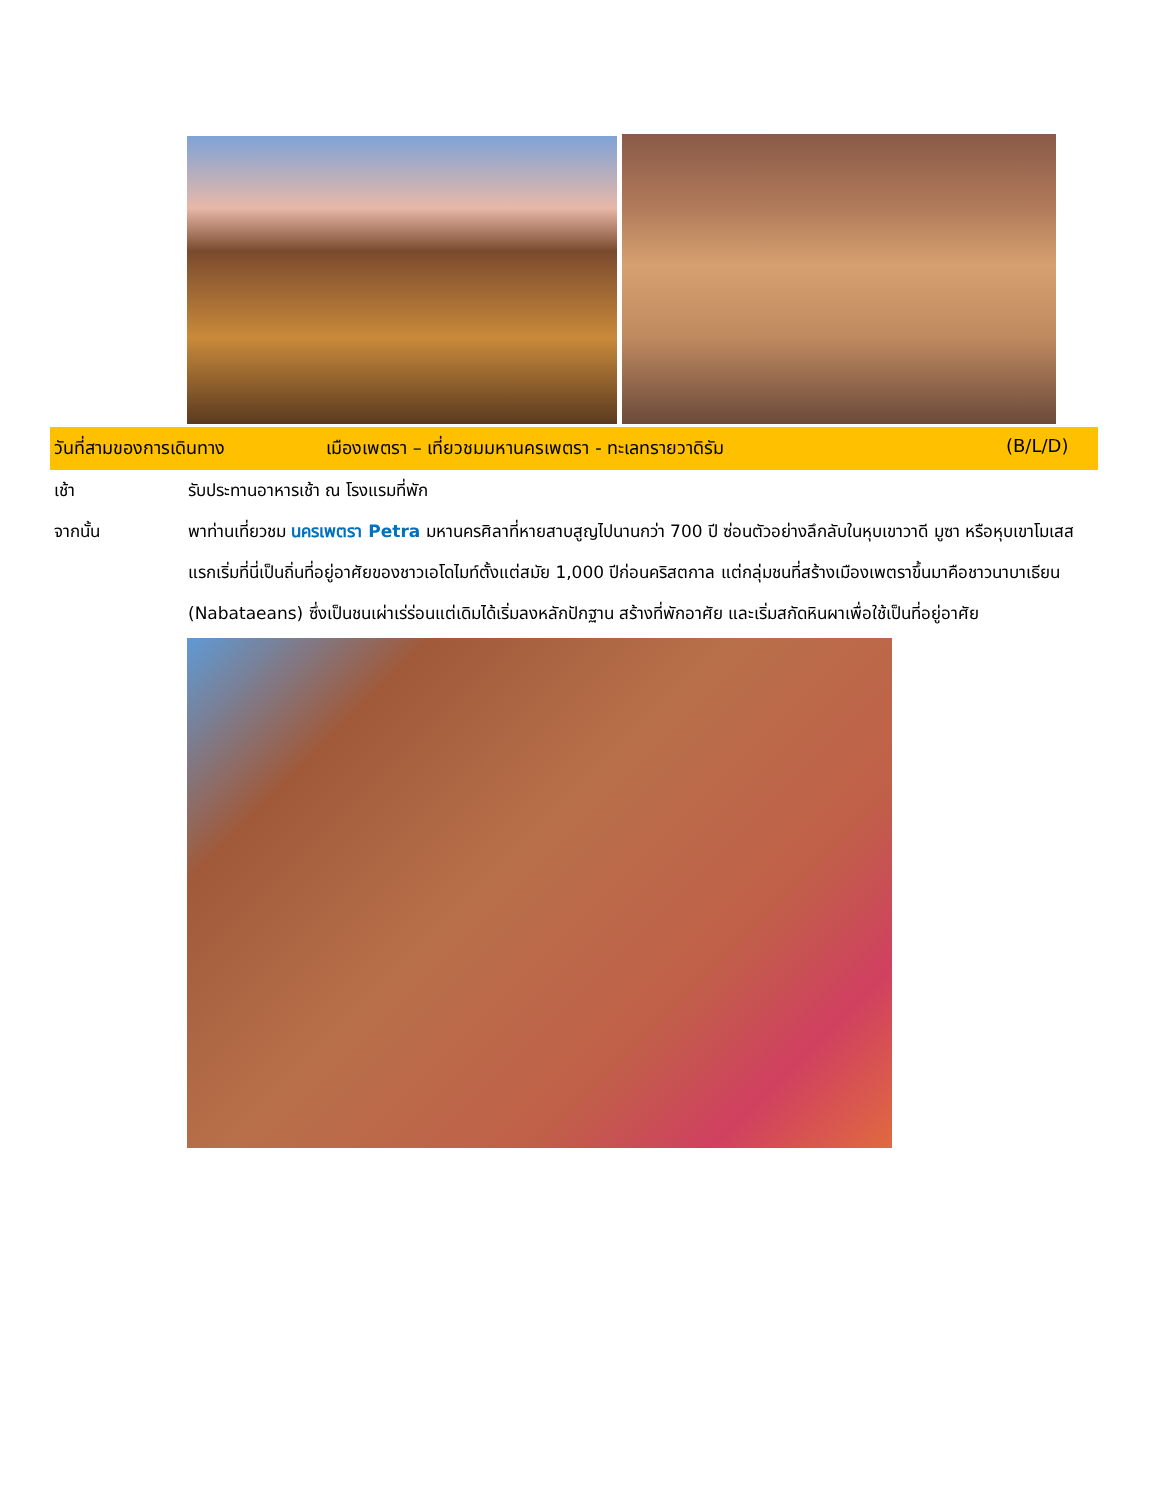วันที่สามของการเดินทาง เมืองเพตรา – เที่ยวชมมหานครเพตรา - ทะเลทรายวาดิรัม (B/L/D)
เช้า รับประทานอาหารเช้า ณ โรงแรมที่พัก
จากนั้น พาท่านเที่ยวชม นครเพตรา Petra มหานครศิลาที่หายสาบสูญไปนานกว่า 700 ปี ซ่อนตัวอย่างลึกลับในหุบเขาวาดี มูซา หรือหุบเขาโมเสส แรกเริ่มที่นี่เป็นถิ่นที่อยู่อาศัยของชาวเอโดไมท์ตั้งแต่สมัย 1,000 ปีก่อนคริสตกาล แต่กลุ่มชนที่สร้างเมืองเพตราขึ้นมาคือชาวนาบาเธียน (Nabataeans) ซึ่งเป็นชนเผ่าเร่ร่อนแต่เดิมได้เริ่มลงหลักปักฐาน สร้างที่พักอาศัย และเริ่มสกัดหินผาเพื่อใช้เป็นที่อยู่อาศัย